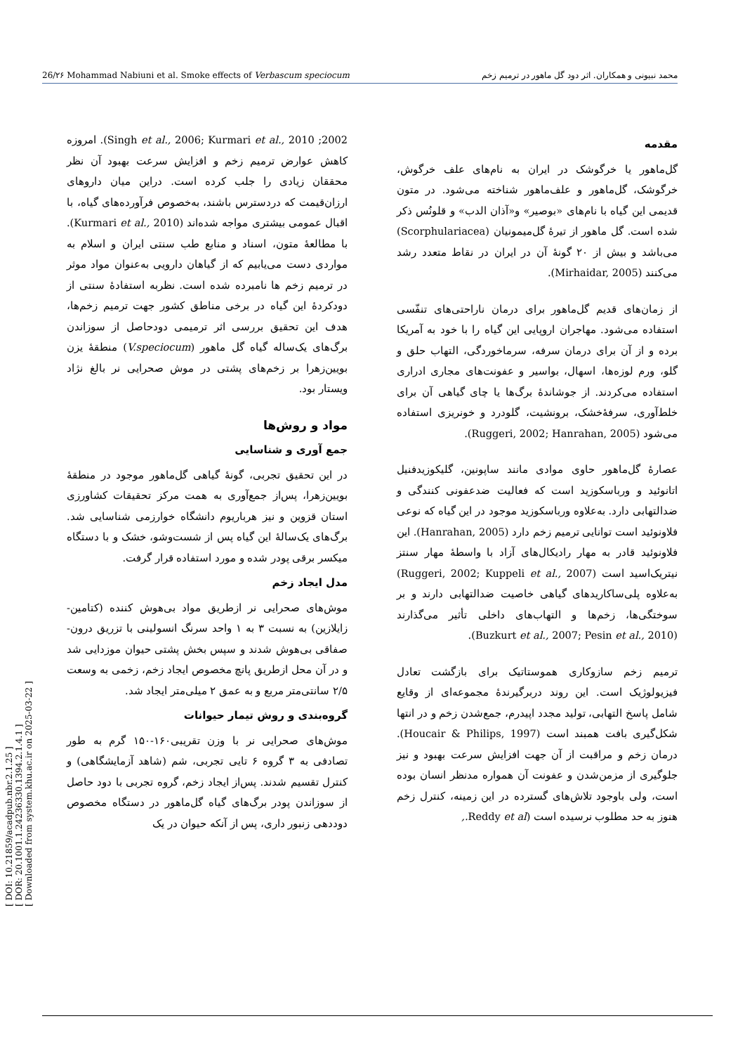26/۲۶ Mohammad Nabiuni et al. Smoke effects of Verbascum speciocum محمد نبیونی و همکاران. اثر دود گل ماهور در ترمیم زخم
[ DOI: 10.21859/acadpub.nbr.2.1.25 ]
[ DOR: 20.1001.1.24236330.1394.2.1.4.1 ]
[ Downloaded from system.khu.ac.ir on 2025-03-22 ]
مقدمه
گل‌ماهور یا خرگوشک در ایران به نام‌های علف خرگوش، خرگوشک، گل‌ماهور و علف‌ماهور شناخته می‌شود. در متون قدیمی این گیاه با نام‌های «بوصیر» و«آذان الدب» و قلونُس ذکر شده است. گل ماهور از تیرهٔ گل‌میمونیان (Scorphulariacea) می‌باشد و بیش از ۲۰ گونهٔ آن در ایران در نقاط متعدد رشد می‌کنند (Mirhaidar, 2005).
از زمان‌های قدیم گل‌ماهور برای درمان ناراحتی‌های تنفّسی استفاده می‌شود. مهاجران اروپایی این گیاه را با خود به آمریکا برده و از آن برای درمان سرفه، سرماخوردگی، التهاب حلق و گلو، ورم لوزه‌ها، اسهال، بواسیر و عفونت‌های مجاری ادراری استفاده می‌کردند. از جوشاندهٔ برگ‌ها یا چای گیاهی آن برای خلط‌آوری، سرفهٔ‌خشک، برونشیت، گلودرد و خونریزی استفاده می‌شود (Ruggeri, 2002; Hanrahan, 2005).
عصارهٔ گل‌ماهور حاوی موادی مانند ساپونین، گلیکوزیدفنیل اتانوئید و ورباسکوزید است که فعالیت ضدعفونی کنندگی و ضدالتهابی دارد. به‌علاوه ورباسکوزید موجود در این گیاه که نوعی فلاونوئید است توانایی ترمیم زخم دارد (Hanrahan, 2005). این فلاونوئید قادر به مهار رادیکال‌های آزاد با واسطهٔ مهار سنتز نیتریک‌اسید است (Ruggeri, 2002; Kuppeli et al., 2007) به‌علاوه پلی‌ساکاریدهای گیاهی خاصیت ضدالتهابی دارند و بر سوختگی‌ها، زخم‌ها و التهاب‌های داخلی تأثیر می‌گذارند (Buzkurt et al., 2007; Pesin et al., 2010).
ترمیم زخم سازوکاری هموستاتیک برای بازگشت تعادل فیزیولوژیک است. این روند دربرگیرندهٔ مجموعه‌ای از وقایع شامل پاسخ التهابی، تولید مجدد اپیدرم، جمع‌شدن زخم و در انتها شکل‌گیری بافت همبند است (Houcair & Philips, 1997). درمان زخم و مراقبت از آن جهت افزایش سرعت بهبود و نیز جلوگیری از مزمن‌شدن و عفونت آن همواره مدنظر انسان بوده است، ولی باوجود تلاش‌های گسترده در این زمینه، کنترل زخم هنوز به حد مطلوب نرسیده است (Reddy et al.,
2002; Singh et al., 2006; Kurmari et al., 2010). امروزه کاهش عوارض ترمیم زخم و افزایش سرعت بهبود آن نظر محققان زیادی را جلب کرده است. دراین میان داروهای ارزان‌قیمت که دردسترس باشند، به‌خصوص فرآورده‌های گیاه، با اقبال عمومی بیشتری مواجه شده‌اند (Kurmari et al., 2010). با مطالعهٔ متون، اسناد و منابع طب سنتی ایران و اسلام به مواردی دست می‌یابیم که از گیاهان دارویی به‌عنوان مواد موثر در ترمیم زخم ها نامبرده شده است. نظربه استفادهٔ سنتی از دودکردهٔ این گیاه در برخی مناطق کشور جهت ترمیم زخم‌ها، هدف این تحقیق بررسی اثر ترمیمی دودحاصل از سوزاندن برگ‌های یک‌ساله گیاه گل ماهور (V.speciocum) منطقهٔ یزن بویین‌زهرا بر زخم‌های پشتی در موش صحرایی نر بالغ نژاد ویستار بود.
مواد و روش‌ها
جمع آوری و شناسایی
در این تحقیق تجربی، گونهٔ گیاهی گل‌ماهور موجود در منطقهٔ بویین‌زهرا، پس‌از جمع‌آوری به همت مرکز تحقیقات کشاورزی استان قزوین و نیز هرباریوم دانشگاه خوارزمی شناسایی شد. برگ‌های یک‌سالهٔ این گیاه پس از شست‌وشو، خشک و با دستگاه میکسر برقی پودر شده و مورد استفاده قرار گرفت.
مدل ایجاد زخم
موش‌های صحرایی نر ازطریق مواد بی‌هوش کننده (کتامین-زایلازین) به نسبت ۳ به ۱ واحد سرنگ انسولینی با تزریق درون-صفاقی بی‌هوش شدند و سپس بخش پشتی حیوان موزدایی شد و در آن محل ازطریق پانچ مخصوص ایجاد زخم، زخمی به وسعت ۲/۵ سانتی‌متر مربع و به عمق ۲ میلی‌متر ایجاد شد.
گروه‌بندی و روش تیمار حیوانات
موش‌های صحرایی نر با وزن تقریبی۱۶۰-۱۵۰ گرم به طور تصادفی به ۳ گروه ۶ تایی تجربی، شم (شاهد آزمایشگاهی) و کنترل تقسیم شدند. پس‌از ایجاد زخم، گروه تجربی با دود حاصل از سوزاندن پودر برگ‌های گیاه گل‌ماهور در دستگاه مخصوص دوددهی زنبور داری، پس از آنکه حیوان در یک